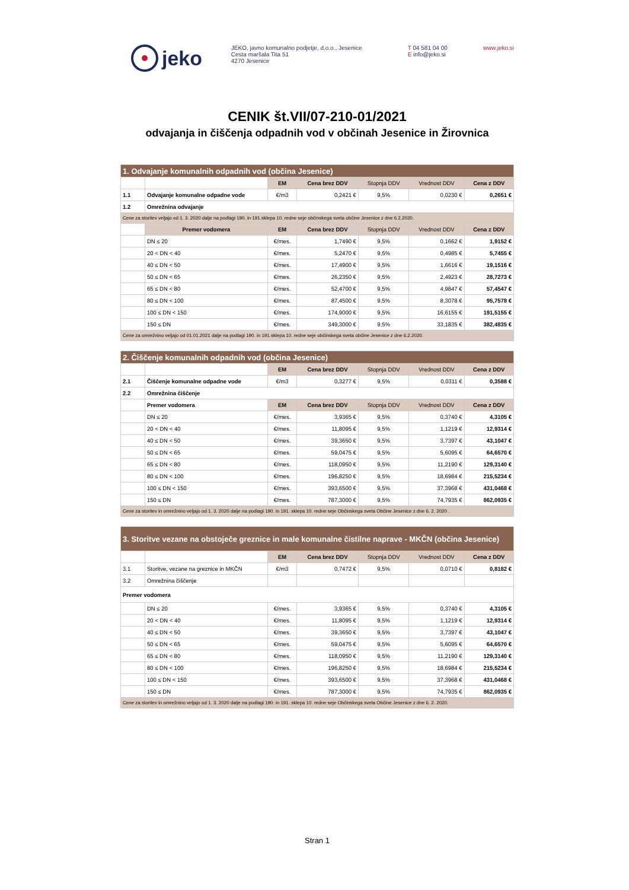jeko
JEKO, javno komunalno podjetje, d.o.o., Jesenice
Cesta maršala Tita 51
4270 Jesenice
T 04 581 04 00
E info@jeko.si
www.jeko.si
CENIK št.VII/07-210-01/2021
odvajanja in čiščenja odpadnih vod v občinah Jesenice in Žirovnica
| 1. Odvajanje komunalnih odpadnih vod (občina Jesenice) | | | | | | |
| --- | --- | --- | --- | --- | --- | --- |
| | | EM | Cena brez DDV | Stopnja DDV | Vrednost DDV | Cena z DDV |
| 1.1 | Odvajanje komunalne odpadne vode | €/m3 | 0,2421 € | 9,5% | 0,0230 € | 0,2651 € |
| 1.2 | Omrežnina odvajanje | | | | | |
| Cene za storitev veljajo od 1. 3. 2020 dalje na podlagi 190. in 191.sklepa 10. redne seje občinskega sveta občine Jesenice z dne 6.2.2020. | | | | | | |
| | Premer vodomera | EM | Cena brez DDV | Stopnja DDV | Vrednost DDV | Cena z DDV |
| | DN ≤ 20 | €/mes. | 1,7490 € | 9,5% | 0,1662 € | 1,9152 € |
| | 20 < DN < 40 | €/mes. | 5,2470 € | 9,5% | 0,4985 € | 5,7455 € |
| | 40 ≤ DN < 50 | €/mes. | 17,4900 € | 9,5% | 1,6616 € | 19,1516 € |
| | 50 ≤ DN < 65 | €/mes. | 26,2350 € | 9,5% | 2,4923 € | 28,7273 € |
| | 65 ≤ DN < 80 | €/mes. | 52,4700 € | 9,5% | 4,9847 € | 57,4547 € |
| | 80 ≤ DN < 100 | €/mes. | 87,4500 € | 9,5% | 8,3078 € | 95,7578 € |
| | 100 ≤ DN < 150 | €/mes. | 174,9000 € | 9,5% | 16,6155 € | 191,5155 € |
| | 150 ≤ DN | €/mes. | 349,3000 € | 9,5% | 33,1835 € | 382,4835 € |
| Cene za omrežnino veljajo od 01.01.2021 dalje na podlagi 190. in 191.sklepa 10. redne seje občinskega sveta občine Jesenice z dne 6.2.2020. | | | | | | |
| 2. Čiščenje komunalnih odpadnih vod (občina Jesenice) | | | | | | |
| --- | --- | --- | --- | --- | --- | --- |
| | | EM | Cena brez DDV | Stopnja DDV | Vrednost DDV | Cena z DDV |
| 2.1 | Čiščenje komunalne odpadne vode | €/m3 | 0,3277 € | 9,5% | 0,0311 € | 0,3588 € |
| 2.2 | Omrežnina čiščenje | | | | | |
| | Premer vodomera | EM | Cena brez DDV | Stopnja DDV | Vrednost DDV | Cena z DDV |
| | DN ≤ 20 | €/mes. | 3,9365 € | 9,5% | 0,3740 € | 4,3105 € |
| | 20 < DN < 40 | €/mes. | 11,8095 € | 9,5% | 1,1219 € | 12,9314 € |
| | 40 ≤ DN < 50 | €/mes. | 39,3650 € | 9,5% | 3,7397 € | 43,1047 € |
| | 50 ≤ DN < 65 | €/mes. | 59,0475 € | 9,5% | 5,6095 € | 64,6570 € |
| | 65 ≤ DN < 80 | €/mes. | 118,0950 € | 9,5% | 11,2190 € | 129,3140 € |
| | 80 ≤ DN < 100 | €/mes. | 196,8250 € | 9,5% | 18,6984 € | 215,5234 € |
| | 100 ≤ DN < 150 | €/mes. | 393,6500 € | 9,5% | 37,3968 € | 431,0468 € |
| | 150 ≤ DN | €/mes. | 787,3000 € | 9,5% | 74,7935 € | 862,0935 € |
| Cene za storitev in omrežnino veljajo od 1. 3. 2020 dalje na podlagi 190. in 191. sklepa 10. redne seje Občinskega sveta Občine Jesenice z dne 6. 2. 2020 . | | | | | | |
| 3. Storitve vezane na obstoječe greznice in male komunalne čistilne naprave - MKČN (občina Jesenice) | | | | | | |
| --- | --- | --- | --- | --- | --- | --- |
| | | EM | Cena brez DDV | Stopnja DDV | Vrednost DDV | Cena z DDV |
| 3.1 | Storitve, vezane na greznice in MKČN | €/m3 | 0,7472 € | 9,5% | 0,0710 € | 0,8182 € |
| 3.2 | Omrežnina čiščenje | | | | | |
| Premer vodomera | | | | | | |
| | DN ≤ 20 | €/mes. | 3,9365 € | 9,5% | 0,3740 € | 4,3105 € |
| | 20 < DN < 40 | €/mes. | 11,8095 € | 9,5% | 1,1219 € | 12,9314 € |
| | 40 ≤ DN < 50 | €/mes. | 39,3650 € | 9,5% | 3,7397 € | 43,1047 € |
| | 50 ≤ DN < 65 | €/mes. | 59,0475 € | 9,5% | 5,6095 € | 64,6570 € |
| | 65 ≤ DN < 80 | €/mes. | 118,0950 € | 9,5% | 11,2190 € | 129,3140 € |
| | 80 ≤ DN < 100 | €/mes. | 196,8250 € | 9,5% | 18,6984 € | 215,5234 € |
| | 100 ≤ DN < 150 | €/mes. | 393,6500 € | 9,5% | 37,3968 € | 431,0468 € |
| | 150 ≤ DN | €/mes. | 787,3000 € | 9,5% | 74,7935 € | 862,0935 € |
| Cene za storitev in omrežnino veljajo od 1. 3. 2020 dalje na podlagi 190. in 191. sklepa 10. redne seje Občinskega sveta Občine Jesenice z dne 6. 2. 2020. | | | | | | |
Stran 1